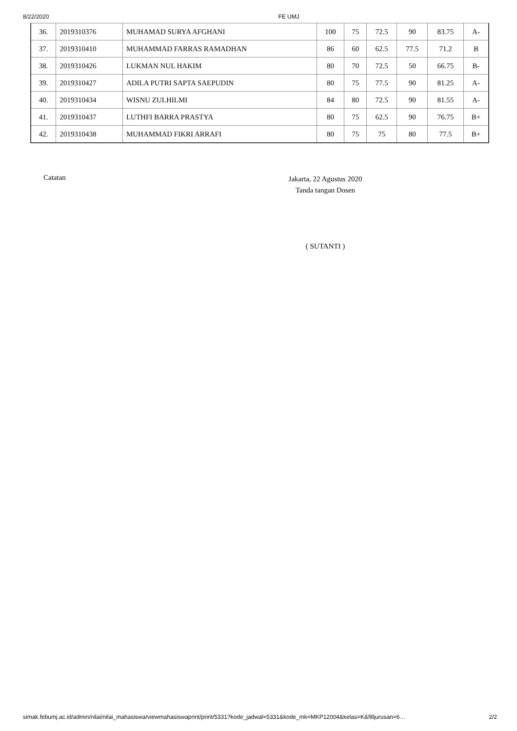8/22/2020 FE UMJ
| 36. | 2019310376 | MUHAMAD SURYA AFGHANI | 100 | 75 | 72.5 | 90 | 83.75 | A- |
| 37. | 2019310410 | MUHAMMAD FARRAS RAMADHAN | 86 | 60 | 62.5 | 77.5 | 71.2 | B |
| 38. | 2019310426 | LUKMAN NUL HAKIM | 80 | 70 | 72.5 | 50 | 66.75 | B- |
| 39. | 2019310427 | ADILA PUTRI SAPTA SAEPUDIN | 80 | 75 | 77.5 | 90 | 81.25 | A- |
| 40. | 2019310434 | WISNU ZULHILMI | 84 | 80 | 72.5 | 90 | 81.55 | A- |
| 41. | 2019310437 | LUTHFI BARRA PRASTYA | 80 | 75 | 62.5 | 90 | 76.75 | B+ |
| 42. | 2019310438 | MUHAMMAD FIKRI ARRAFI | 80 | 75 | 75 | 80 | 77.5 | B+ |
Catatan
Jakarta, 22 Agustus 2020
Tanda tangan Dosen
( SUTANTI )
simak.febumj.ac.id/admin/nilai/nilai_mahasiswa/viewmahasiswaprint/print/5331?kode_jadwal=5331&kode_mk=MKP12004&kelas=K&filljurusan=6… 2/2